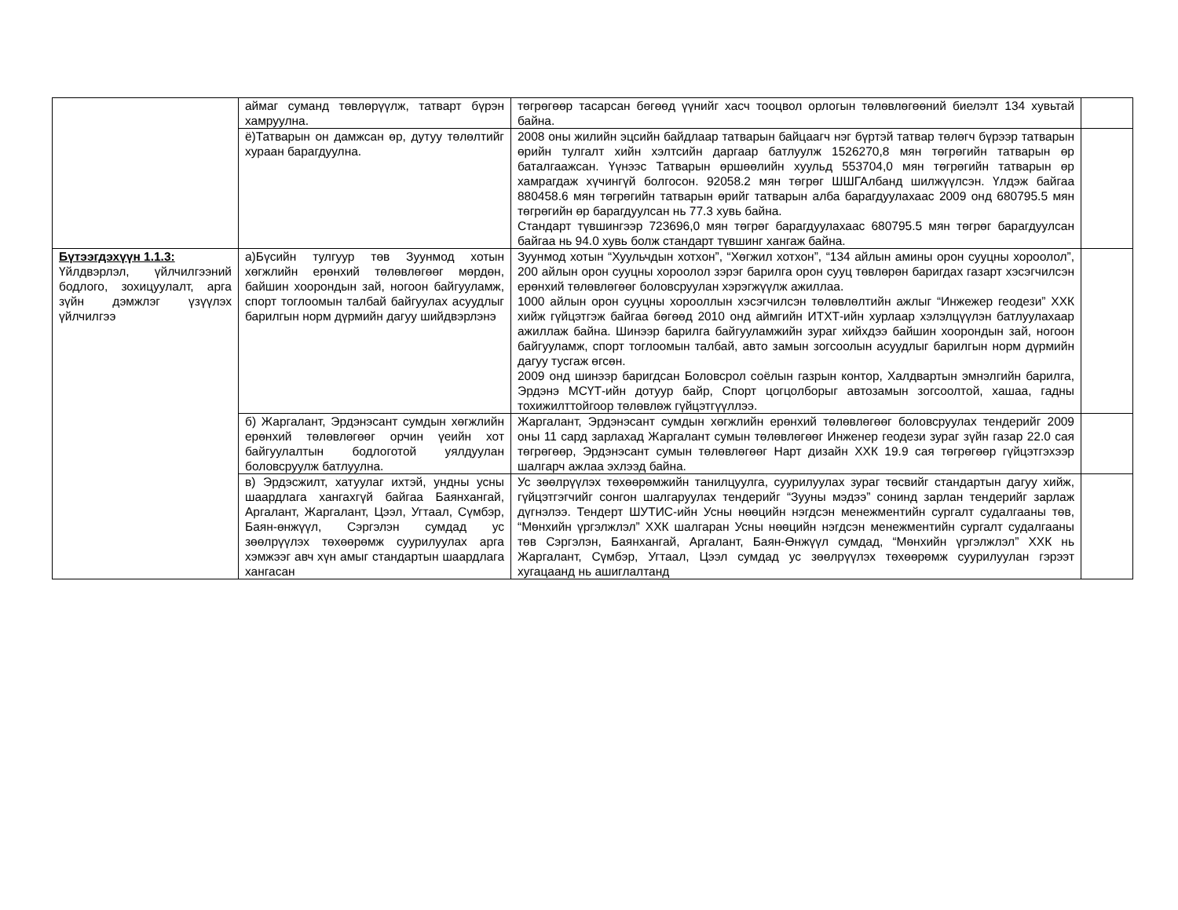| | аймаг суманд төвлөрүүлж, татварт бүрэн хамруулна. | төгрөгөөр тасарсан бөгөөд үүнийг хасч тооцвол орлогын төлөвлөгөөний биелэлт 134 хувьтай байна. | |
| | ё)Татварын он дамжсан өр, дутуу төлөлтийг хураан барагдуулна. | 2008 оны жилийн эцсийн байдлаар татварын байцаагч нэг бүртэй татвар төлөгч бүрээр татварын өрийн тулгалт хийн хэлтсийн даргаар батлуулж 1526270,8 мян төгрөгийн татварын өр баталгаажсан. Үүнээс Татварын өршөөлийн хуульд 553704,0 мян төгрөгийн татварын өр хамрагдаж хүчингүй болгосон. 92058.2 мян төгрөг ШШГАлбанд шилжүүлсэн. Үлдэж байгаа 880458.6 мян төгрөгийн татварын өрийг татварын алба барагдуулахаас 2009 онд 680795.5 мян төгрөгийн өр барагдуулсан нь 77.3 хувь байна. Стандарт түвшингээр 723696,0 мян төгрөг барагдуулахаас 680795.5 мян төгрөг барагдуулсан байгаа нь 94.0 хувь болж стандарт түвшинг хангаж байна. | |
| Бүтээгдэхүүн 1.1.3: Үйлдвэрлэл, үйлчилгээний бодлого, зохицуулалт, арга зүйн дэмжлэг үзүүлэх үйлчилгээ | а)Бүсийн тулгуур төв Зуунмод хотын хөгжлийн ерөнхий төлөвлөгөөг мөрдөн, байшин хоорондын зай, ногоон байгууламж, спорт тоглоомын талбай байгуулах асуудлыг барилгын норм дүрмийн дагуу шийдвэрлэнэ | Зуунмод хотын “Хуульчдын хотхон”, “Хөгжил хотхон”, “134 айлын амины орон сууцны хороолол”, 200 айлын орон сууцны хороолол зэрэг барилга орон сууц төвлөрөн баригдах газарт хэсэгчилсэн ерөнхий төлөвлөгөөг боловсруулан хэрэгжүүлж ажиллаа. 1000 айлын орон сууцны хорооллын хэсэгчилсэн төлөвлөлтийн ажлыг “Инжежер геодези” ХХК хийж гүйцэтгэж байгаа бөгөөд 2010 онд аймгийн ИТХТ-ийн хурлаар хэлэлцүүлэн батлуулахаар ажиллаж байна. Шинээр барилга байгууламжийн зураг хийхдээ байшин хоорондын зай, ногоон байгууламж, спорт тоглоомын талбай, авто замын зогсоолын асуудлыг барилгын норм дүрмийн дагуу тусгаж өгсөн. 2009 онд шинээр баригдсан Боловсрол соёлын газрын контор, Халдвартын эмнэлгийн барилга, Эрдэнэ МСҮТ-ийн дотуур байр, Спорт цогцолборыг автозамын зогсоолтой, хашаа, гадны тохижилттойгоор төлөвлөж гүйцэтгүүллээ. | |
| | б) Жаргалант, Эрдэнэсант сумдын хөгжлийн ерөнхий төлөвлөгөөг орчин үеийн хот байгуулалтын бодлоготой уялдуулан боловсруулж батлуулна. | Жаргалант, Эрдэнэсант сумдын хөгжлийн ерөнхий төлөвлөгөөг боловсруулах тендерийг 2009 оны 11 сард зарлахад Жаргалант сумын төлөвлөгөөг Инженер геодези зураг зүйн газар 22.0 сая төгрөгөөр, Эрдэнэсант сумын төлөвлөгөөг Нарт дизайн ХХК 19.9 сая төгрөгөөр гүйцэтгэхээр шалгарч ажлаа эхлээд байна. | |
| | в) Эрдэсжилт, хатуулаг ихтэй, ундны усны шаардлага хангахгүй байгаа Баянхангай, Аргалант, Жаргалант, Цээл, Угтаал, Сүмбэр, Баян-өнжүүл, Сэргэлэн сумдад ус зөөлрүүлэх төхөөрөмж суурилуулах арга хэмжээг авч хүн амыг стандартын шаардлага хангасан | Ус зөөлрүүлэх төхөөрөмжийн танилцуулга, суурилуулах зураг төсвийг стандартын дагуу хийж, гүйцэтгэгчийг сонгон шалгаруулах тендерийг “Зууны мэдээ” сонинд зарлан тендерийг зарлаж дүгнэлээ. Тендерт ШУТИС-ийн Усны нөөцийн нэгдсэн менежментийн сургалт судалгааны төв, “Мөнхийн үргэлжлэл” ХХК шалгаран Усны нөөцийн нэгдсэн менежментийн сургалт судалгааны төв Сэргэлэн, Баянхангай, Аргалант, Баян-Өнжүүл сумдад, “Мөнхийн үргэлжлэл” ХХК нь Жаргалант, Сүмбэр, Угтаал, Цээл сумдад ус зөөлрүүлэх төхөөрөмж суурилуулан гэрээт хугацаанд нь ашиглалтанд | |